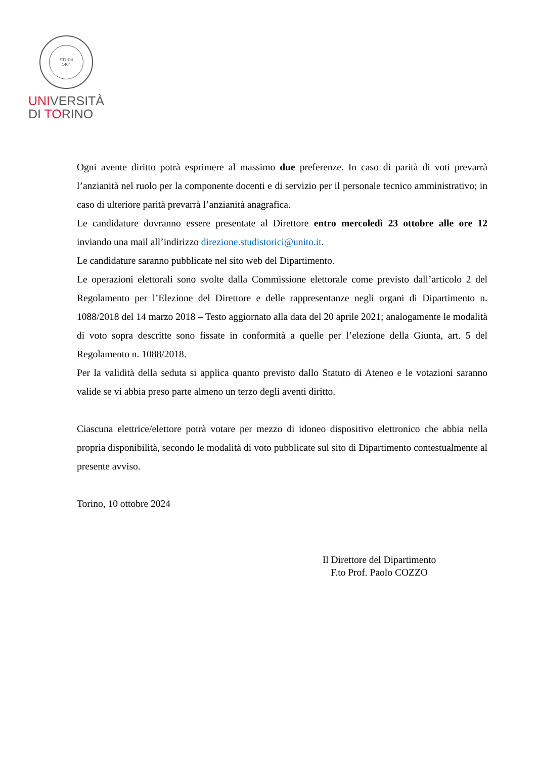STUDII
1404
UNIVERSITÀ
DI TORINO
Ogni avente diritto potrà esprimere al massimo due preferenze. In caso di parità di voti prevarrà l’anzianità nel ruolo per la componente docenti e di servizio per il personale tecnico amministrativo; in caso di ulteriore parità prevarrà l’anzianità anagrafica.
Le candidature dovranno essere presentate al Direttore entro mercoledì 23 ottobre alle ore 12 inviando una mail all’indirizzo direzione.studistorici@unito.it.
Le candidature saranno pubblicate nel sito web del Dipartimento.
Le operazioni elettorali sono svolte dalla Commissione elettorale come previsto dall’articolo 2 del Regolamento per l’Elezione del Direttore e delle rappresentanze negli organi di Dipartimento n. 1088/2018 del 14 marzo 2018 – Testo aggiornato alla data del 20 aprile 2021; analogamente le modalità di voto sopra descritte sono fissate in conformità a quelle per l’elezione della Giunta, art. 5 del Regolamento n. 1088/2018.
Per la validità della seduta si applica quanto previsto dallo Statuto di Ateneo e le votazioni saranno valide se vi abbia preso parte almeno un terzo degli aventi diritto.
Ciascuna elettrice/elettore potrà votare per mezzo di idoneo dispositivo elettronico che abbia nella propria disponibilità, secondo le modalità di voto pubblicate sul sito di Dipartimento contestualmente al presente avviso.
Torino, 10 ottobre 2024
Il Direttore del Dipartimento
F.to Prof. Paolo COZZO